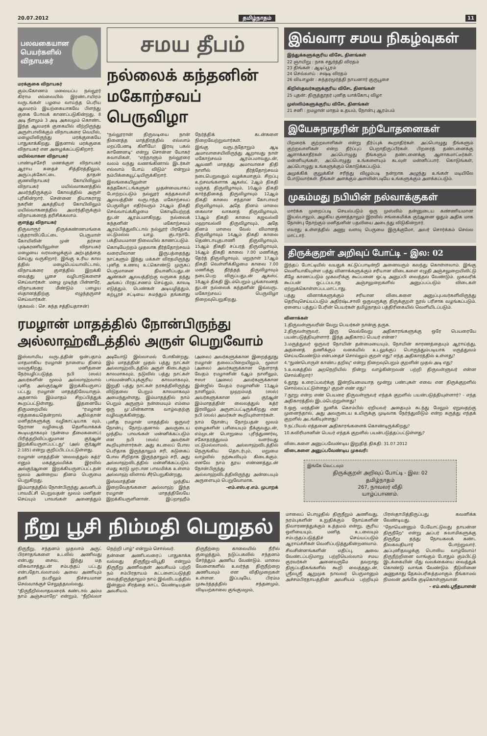20.07.2012 தமிழ்நாதம் 11
பலவகையான
பெயர்களில்
விநாயகர்
மரக்குகை விநாயகர்
கும்பகோணம் மலையப்ப நல்லூர் கிராம எல்லையில் இரண்டாயிரம் வருடங்கள் பழமை வாய்ந்த பெரிய ஆலமரம் இயற்கையாகவே பிளந்து குகை போலக் காணப்படுகின்றது. 8 அடி நீளமும் 3 அடி அகலமும் கொண்ட இந்த ஆலமரக் குகையில் வீற்றிருந்து அருள்பாலிக்கும் விநாயகரை வெயில், மழையிலிருந்து மரக்குகையே பாதுகாக்கிறது. இதனால் மரக்குகை விநாயகர் என அழைக்கப்படுகிறார்.
மயில்வாகன விநாயகர்
பாண்டிச்சேரி மணக்குள விநாயகர் ஆராய சுதைச் சித்திரத்திலும், அருப்புக்கோட்டை தாதன் குணவிநாயகர் கோயிலிலும் விநாயகர் மயில்வாகனத்தில் அமர்ந்திருக்கும் கோலத்தில் அருள் புரிகின்றார். சென்னை தியாகராஜ நகரின் அகத்தியர் கோயிலிலும் மயில்வாகனத்தில் அமர்ந்திருக்கும் விநாயகரைத் தரிசிக்கலாம்.
குளத்து விநாயகர்
திருவாரூர் திருக்கண்ணமங்கை பத்தராவிப்பேட்டை பெருமாள் கோயிலின் முன் தர்சன புஷ்கரணியிலுள்ள விநாயகர் மழையை வரவழைக்கும் அற்புதத்தை செய்து வருகிறார். இங்கு உரிய கால த்தில் மழைபெய்யாவிட்டால், விநாயகரை குளத்தில் இறக்கி வைத்து பூசை வழிபாடுகளைச் செய்வார்கள். மழை முடிந்த பின்னரே, விநாயகரை மீண்டும் பழைய ஸ்தானத்திற்கு எழுந்தருளச் செய்வார்கள்.
(தகவல் : செ. கந்த சத்தியதாசன்)
சமய தீபம்
நல்லைக் கந்தனின்
மகோற்சவப் பெருவிழா
"நல்லூரான் திருவடியை நான் நினைத்த மாத்திரத்தில் எல்லாம் மறப்பேனடி கிளியே! இரவு பகல் காணேனடி" என்று சொன்ன யோகர் சுவாமிகள், "எந்நாளும் நல்லூரை வலம் வந்து வணங்கினால் இடர்கள் எல்லாம் போய் விடும்" என்றும் நம்பிக்கையூட்டியிருக்கிறார்.
இலங்கையிலுள்ள கந்தகோட்டங்களுள் முதன்மையாகப் போற்றப்படும் நல்லூர் கந்தசுவாமி ஆலயத்தின் வருடாந்த மகோற்சவப் பெருவிழா எதிர்வரும் 24ஆம் திகதி செவ்வாய்க்கிழமை கொடியேற்றத் துடன் ஆரம்பமாகிறது. நல்லைக் கந்தனின் மகோற்சவம் ஆரம்பித்துவிட்டால் நல்லூர் பிரதேசம் மட்டுமல்ல யாழ். குடாநாடே பக்திமயமான நிலையில் காணப்படும்.
கொடியேற்றம் முதலாக தீர்த்தோற்சவம் வரையிலான இருபத்தைந்து நாட்களும் இந்து மக்கள் விரதமிருந்து புனித உணவு உட்கொண்டு முருகப் பெருமானை தியானிப்பதுடன் ஆண்கள் ஆலயத்திற்கு வருகை தந்து அங்கப் பிரதட்சணம் செய்தும், காவடி எடுத்தும், பெண்கள் அடியழித்தும், கற்பூரச் சட்டியை சுமந்தும் தங்களது நேர்த்திக் கடன்களை நிறைவேற்றுவார்கள்.
இங்கு வருடந்தோறும் ஆடி அமாவாசையிலிருந்து ஆறாவது நாள் மகோற்சவம் ஆரம்பமாவதுடன், ஆவணி மாதத்து அமாவாசை திதி நாளில் தீர்த்தோற்சவம் நடைபெறுவதும் வழக்கமாகும். சிறப்பு உற்சவங்களாக ஆகஸ்ட் 2ஆம் திகதி மஞ்சத் திருவிழாவும், 10ஆம் திகதி கார்த்திகைத் திருவிழாவும் 12ஆம் திகதி காலை சந்தான கோபாலர் திருவிழாவும், அதே தினம் மாலை கைலாச வாகனத் திருவிழாவும், 13ஆம் திகதி காலை கஜவல்லி மஹாவல்லி திருவிழாவும், அதே தினம் மாலை வேல் விமானத் திருவிழாவும் 14ஆம் திகதி காலை தெண்டாயுதபாணி திருவிழாவும், 15ஆம் திகதி சப்பரத் திருவிழாவும், 16ஆம் திகதி காலை 7.00 மணிக்கு தேர்த் திருவிழாவும், மறுநாள் 17ஆம் திகதி வெள்ளிக்கிழமை காலை 7.00 மணிக்கு தீர்த்தத் திருவிழாவும் நடைபெற விருப்பதுடன் ஆகஸ்ட் 18ஆம் திகதி இடம்பெறும் பூங்காவனத் துடன் நல்லைக் கந்தனின் இவ்வருட மகோற்சவப் பெருவிழா நிறைவுபெறுகிறது.
இவ்வார சமய நிகழ்வுகள்
இந்துக்களுக்குரிய விசேட தினங்கள்
22 ஞாயிறு : நாக சதுர்த்தி விரதம்
23 திங்கள் : ஆடிப்பூரம்
24 செவ்வாய் : சஷ்டி விரதம்
26 வியாழன் : சுந்தரமூர்த்தி நாயனார் குருபூசை
கிறிஸ்தவர்களுக்குரிய விசேட தினங்கள்
25 புதன்: திருத்தூதர் புனித யாக்கோபு விழா
முஸ்லிம்களுக்குரிய விசேட தினங்கள்
21 சனி : றமழான் மாதம் உதயம், நோன்பு ஆரம்பம்
இயேசுநாதரின் நற்போதனைகள்
பிறரைக் குற்றவாளிகள் என்று தீர்ப்புக் கூறாதிர்கள். அப்பொழுது நீங்களும் குற்றவாளிகள் என்ற தீர்ப்புப் பெறாதிருப்பீர்கள். பிறரைத் தண்டனைக்கு ஆளாக்காதீர்கள் அப்பொழுது நீங்களும் தண்டனைக்கு ஆளாகமாட்டீர்கள். மன்னியுங்கள், அப்பொழுது உங்களையும் கடவுள் மன்னிப்பார். கொடுங்கள், அப்பொழுது உங்களுக்கும் கொடுக்கப்படும்.
அமுக்கிக் குலுக்கிச் சரிந்து விழும்படி நன்றாக அழுந்து உங்கள் மடியிலே போடுவார்கள். நீங்கள் அளக்கும் அளவின்படியே உங்களுக்கும் அளக்கப்படும்.
முகம்மது நபியின் நல்வாக்குகள்
மார்க்க முறைப்படி செயல்படும் ஒரு முஸ்லிம் தன்னுடைய கண்ணியமான இயல்பாலும், அழகிய குணத்தாலும் இரவில் சங்கைமிக்க குர்ஆனை ஓதும் அதிக மாக நோன்பு நோற்கும் மனிதனின் பதவியை அடைந்து விடுகின்றார்.
எவரது உள்ளத்தில் அணு வளவு பெருமை இருக்குமோ, அவர் சொர்க்கம் செல்ல மாட்டார்.
திருக்குறள் அறிவுப் போட்டி – இல: 02
இந்தப் போட்டியில் வயதுக் கட்டுப்பாடின்றி அனைவரும் கலந்து கொள்ளலாம். இங்கு வெளியாகியுள்ள பத்து வினாக்களுக்கும் சரியான விடைகளை எழுதி அஞ்சலுறையிலிட்டு கீழே காணப்படும் முகவரிக்கு கூப்பனை ஒட்டி அனுப்பி வைத்தல் வேண்டும். முகவரிக் கூப்பன் ஒட்டப்படாத அஞ்சலுறைகளில் அனுப்பப்படும் விடைகள் ஏற்றுக்கொள்ளப்படமாட்டாது.
பத்து வினாக்களுக்கும் சரியான விடைகளை அனுப்புபவர்களிலிருந்து தெரிவுசெய்யப்படும் அதிர்ஷ்டசாலி ஒருவருக்கு திருக்குறள் நூல் பரிசாக வழங்கப்படும். ஏனைய பத்துப் பேரின் பெயர்கள் தமிழ்நாதம் பத்திரிகையில் வெளியிடப்படும்.
ரமழான் மாதத்தில் நோன்பிருந்து
அல்லாஹ்வீடத்தில் அருள் பெறுவோம்
இஸ்லாமிய வருடத்தின் ஒன்பதாம் மாதமாகிய ரமழான் நாளைய தினம் மலருகிறது. மனிதனை நேர்வழிப்படுத்த நபி (ஸல்) அவர்களின் மூலம் அல்லாஹ்வால் புனித அல்குர்ஆன் இறக்கியருளப் பட்டது ரமழான் மாதத்திலேயாகும். அதனால் இம்மாதம் சிறப்பித்துக் கூறப்பட்டுள்ளது. இதனையே திருமறையில் "ரமழான் எத்தகையதென்றால் அதில்தான் மனிதர்களுக்கு வழிகாட்டியாக வும், நேரான வழியைத் தெளிவாக்கக் கூடியதாகவும் (நன்மை தீமைகளைப்) பிரித்தறிவிப்பதுமான குர்ஆன் இறக்கியருளப்பட்டது" (அல் குர்ஆன் 2:185) என்று குறிப்பிடப்பட்டுள்ளது.
ரமழான் மாதத்தின் 'லைலத்துல் கத்ர்' எனும் மகத்துவமிக்க இரவில் அல்குர்ஆனை இறக்கியருளப்பட்டதன் மூலம் அன்றைய தினம் பெருமை பெறுகிறது.
இம்மாதத்தில் நோன்பிருந்து அவனிடம் பாவமீட்சி பெறுவதன் மூலம் மனிதன் செய்யும் பாவங்கள் அனைத்தும் அடியோடு இல்லாமல் போகின்றது. இம் மாதத்தின் முதல் பத்து நாட்கள் அல்லாஹ்விடத்தில் அருள் கிடைக்கும் காலமாகவும், நடுவில் பத்து நாட்கள் பாவமன்னிப்புக்குரிய காலமாகவும், இறுதி பத்து நாட்கள் நரகத்திலிருந்து விடுதலை பெறும் காலமாகவும் அமைந்துள்ளது. இம்மாதத்தில் நாம் பெறும் அருளும் நன்மையும் எம்மை ஒரு மு'.மின்களாக வாழ்வதற்கு வழிவகுக்கின்றது.
புனித ரமழான் மாதத்தில் ஒருவர் நோன்பு நோற்பதனால் அவருடைய முந்திய பாவங்கள் மன்னிக்கப்படும் என நபி (ஸல்) அவர்கள் கூறியுள்ளார்கள். அது கடலைப் போல பெரிதாக இருந்தாலும் சரி, கடுகைப் போல சிறிதாக இருந்தாலும் சரி, அது அல்லாஹ்விடத்தில் மன்னிக்கப்படும். எமது கரடு முரடான பாவமிக்க உள்ளம் அல்லாஹ் விளால் சீர்பெறுகின்றது.
இஸ்லாத்தின் முந்திய இறைவேதங்களை அல்லாஹ் இந்த ரமழான் மாதத்திலேயே இறக்கியருளினான். இப்றாஹீம் (அலை) அவர்களுக்கான இறைத்தூது ரமழான் தலைப்பிறையிலும், மூஸா (அலை) அவர்களுக்கான தௌராத் வேதம் ரமழானின் 6ஆம் நாளிலும், ஈஸா (அலை) அவர்களுக்கான இன்ஜில் வேதம் ரமழானின் 13ஆம் நாளிலும், முஹம்மத் (ஸல்) அவர்களுக்கான அல் குர்ஆன் இம்மாதத்தின் லைலத்துல் கத்ர் இரவிலும் அருளப்பட்டிருக்கிறது என நபி (ஸல்) அவர்கள் கூறியுள்ளார்கள்.
நாம் நோன்பு நோற்பதன் மூலம் ஏழைகளின் பசியையும் நீக்குவதுடன், எம்முடன் பொறுமை புரிந்துணர்வு, சகோதரத்துவம் வளர்வது மட்டுமல்லாமல், அல்லாஹ்விடத்தில் நெருங்கிய தொடர்பும், மறுமை வாழ்வில் நற்கூலியும் கிடைக்கும். எனவே நாம் தூய எண்ணத்துடன் நோன்பிருந்து அல்லாஹ்விடத்திலிருந்து அன்பையும் அருளையும் பெறுவோமாக.
-எம்.எஸ்.ஏ.எம். முபாறக்
வினாக்கள்
1.திருவள்ளுவரின் வேறு பெயர்கள் நான்கு தருக.
2.திருவள்ளுவர், இரு வெவ்வேறு அதிகாரங்களுக்கு ஒரே பெயரையே பயன்படுத்தியுள்ளார். இந்த அதிகாரப் பெயர் என்ன?
3.மருத்துவர் ஒருவர் நோயின் தன்மையையும், நோயின் காரணத்தையும் ஆராய்ந்து, அதனைத் தணிக்கும் வகையில் உடலுக்குப் பொருந்தும்படியாக மருத்துவம் செய்யவேண்டும் என்பதைச் சொல்லும் குறள் எது? எந்த அதிகாரத்தில் உள்ளது?
4."நுண்பொருள் காண்ப தறிவு" என்று நிறைவுபெறும் குறளின் முதல் அடி எது?
5.உலகத்தில் அறநெறியில் நின்று வாழ்கின்றவன் பற்றி திருவள்ளுவர் என்ன சொல்கிறார்?
6.தூது உரைப்பவர்க்கு இன்றியமையாத மூன்று பண்புகள் எவை என திருக்குறளில் சொல்லப்பட்டுள்ளது? குறள் எண் எது?
7.நூறு என்ற எண் பெயரை திருவள்ளுவர் எந்தக் குறளில் பயன்படுத்தியுள்ளார்? - எந்த அதிகாரத்தில் இடம்பெற்றுள்ளது?
8.ஒரு மரத்தின் நுனிக் கொம்பில் ஏறியவர் அதையும் கடந்து மேலும் ஏறுவதற்கு முனைந்தால், அது அவருடைய உயிருக்கு முடிவாக நேர்ந்துவிடும் என்ற கருத்து எந்தக் குறளில் அடங்கியுள்ளது?
9.நட்பியல் எத்தனை அதிகாரங்களைக் கொண்டிருக்கிறது?
10.கவிரிமானின் பெயர் எந்தக் குறளில் பயன்படுத்தப்பட்டுள்ளது?
விடைகளை அனுப்பவேண்டிய இறுதித் திகதி: 31.07.2012
விடைகளை அனுப்பவேண்டிய முகவரி:
இங்கே வெட்டவும்
திருக்குறள் அறிவுப் போட்டி - இல: 02
தமிழ்நாதம்
267, நாவலர் வீதி
யாழ்ப்பாணம்.
நீறு பூசி நிம்மதி பெறுதல்
திருநீறு, சந்தனம் முதலாம் அருட் பிரசாதங்களை உடலில் அணிவது என்பது சைவ, இந்து மத விசுவாசத்துடன் சம்பந்தப் பட்டது என்பதோடல்லாமல் அவை அணியும் தனி நபரிலும் நிச்சயமான செல்வாக்குச் செலுத்தவல்லது.
"திருநீறில்லாதவரைக் கண்டால் அம்ம நாம் அஞ்சுமாறே" என்றும், "நீறில்லா நெற்றி பாழ்" என்றும் சொல்வர்.
தன்னை அணிபவரைப் பாதுகாக்க வல்லது திருநீறு-விபூதி என்றும் திருநீறு அணிவதன் அவசியம் பற்றி நம் சம்பிரதாயம் கட்டளைப்படுத்தி வைத்திருந்தாலும் நாம் இவ்விடயத்தில் இன்னும் சிரத்தை காட்ட வேண்டியதன் அவசியம்.
திருநீற்றை காலையில் நீரில் குழைத்தும், நடுப்பகலில் சந்தனம் சேர்த்தும் அணிய வேண்டும். மாலை வேளைகளில் உலர்ந்த திருநீற்றை அணியவும் என விதிமுறைகள் உள்ளன. இப்படியே, பிரம்ம முகூர்த்தத்தில் சந்தனமும், விடியற்காலை குங்குமமும்,
மாலைப் பொழுதில் திருநீறும் அணிவது, நரம்புகளின் உறுதிக்கும் நோய்களின் நிவாரணத்துக்கும் உத்தமம் என்று, சூரிய ஒளியையும், மனித உடலையும் சம்பந்தப்படுத்திச் செய்யப்படும் ஆராய்ச்சிகள் வெளிப்படுத்துகின்றனவாம்.
சிவசின்னங்களின் மதிப்பு, அவை வேண்டப்படுமாறு பற்றியெல்லாம் சமய குரவர்கள் அனைவருமே தவறாது திருப்பதிகங்களில் கூறி வைத்ததுடன், ஸ்ரீலஸ்ரீ ஆறுமுக நாவலர் பெருமானும் அச்சம்பிரதாயத்தின் அவசியம் பற்றியும் பிரஸ்தாபித்திருப்பது கவனிக்க வேண்டியது.
"நோயென்னும் பேயோட்டுவது தாயன்ன திருநீறே" என்று அப்பர் சுவாமிகளுக்கு திருநீறு தந்து நோயகலக் கண்ட திலகவதியார் போற்றுவார். அப்புனிதவழக்கு பொலிய வாழ்வோம்! திருநீற்றினை வாங்கும் போதும் கும்பிட்டு இடக்கையின் மீது வலக்கையை வைத்துக் கொண்டு வாங்க வேண்டும். நீடுவினை அணுகாது தேகம்பரிசுத்தமாகும். நீங்காமல் நிமலன் அங்கே குடிகொள்ளுவான்.
- எம்.எஸ்.ஸ்ரீதயாளன்